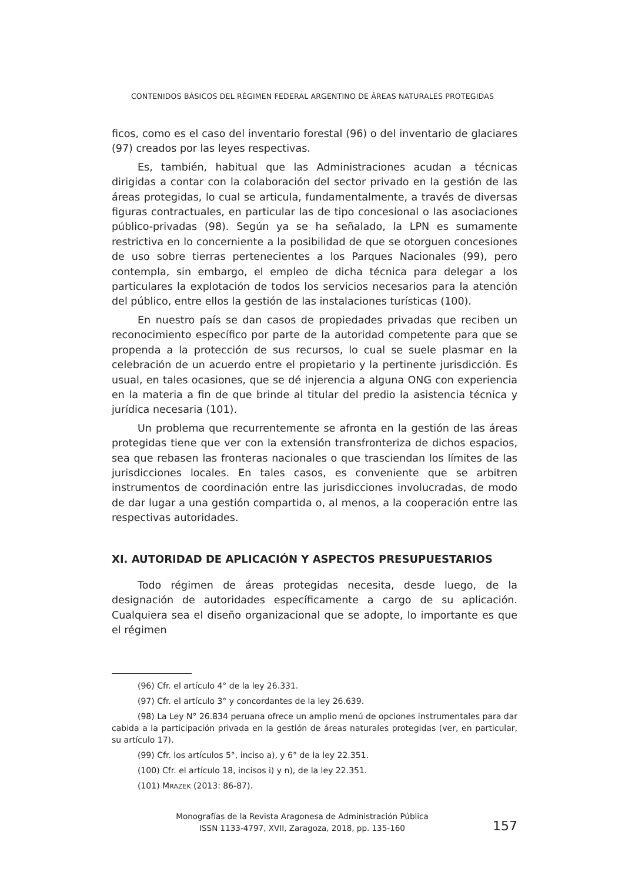CONTENIDOS BÁSICOS DEL RÉGIMEN FEDERAL ARGENTINO DE ÁREAS NATURALES PROTEGIDAS
ficos, como es el caso del inventario forestal (96) o del inventario de glaciares (97) creados por las leyes respectivas.
Es, también, habitual que las Administraciones acudan a técnicas dirigidas a contar con la colaboración del sector privado en la gestión de las áreas protegidas, lo cual se articula, fundamentalmente, a través de diversas figuras contractuales, en particular las de tipo concesional o las asociaciones público-privadas (98). Según ya se ha señalado, la LPN es sumamente restrictiva en lo concerniente a la posibilidad de que se otorguen concesiones de uso sobre tierras pertenecientes a los Parques Nacionales (99), pero contempla, sin embargo, el empleo de dicha técnica para delegar a los particulares la explotación de todos los servicios necesarios para la atención del público, entre ellos la gestión de las instalaciones turísticas (100).
En nuestro país se dan casos de propiedades privadas que reciben un reconocimiento específico por parte de la autoridad competente para que se propenda a la protección de sus recursos, lo cual se suele plasmar en la celebración de un acuerdo entre el propietario y la pertinente jurisdicción. Es usual, en tales ocasiones, que se dé injerencia a alguna ONG con experiencia en la materia a fin de que brinde al titular del predio la asistencia técnica y jurídica necesaria (101).
Un problema que recurrentemente se afronta en la gestión de las áreas protegidas tiene que ver con la extensión transfronteriza de dichos espacios, sea que rebasen las fronteras nacionales o que trasciendan los límites de las jurisdicciones locales. En tales casos, es conveniente que se arbitren instrumentos de coordinación entre las jurisdicciones involucradas, de modo de dar lugar a una gestión compartida o, al menos, a la cooperación entre las respectivas autoridades.
XI. AUTORIDAD DE APLICACIÓN Y ASPECTOS PRESUPUESTARIOS
Todo régimen de áreas protegidas necesita, desde luego, de la designación de autoridades específicamente a cargo de su aplicación. Cualquiera sea el diseño organizacional que se adopte, lo importante es que el régimen
(96) Cfr. el artículo 4° de la ley 26.331.
(97) Cfr. el artículo 3° y concordantes de la ley 26.639.
(98) La Ley N° 26.834 peruana ofrece un amplio menú de opciones instrumentales para dar cabida a la participación privada en la gestión de áreas naturales protegidas (ver, en particular, su artículo 17).
(99) Cfr. los artículos 5°, inciso a), y 6° de la ley 22.351.
(100) Cfr. el artículo 18, incisos i) y n), de la ley 22.351.
(101) MRAZEK (2013: 86-87).
Monografías de la Revista Aragonesa de Administración Pública
ISSN 1133-4797, XVII, Zaragoza, 2018, pp. 135-160
157